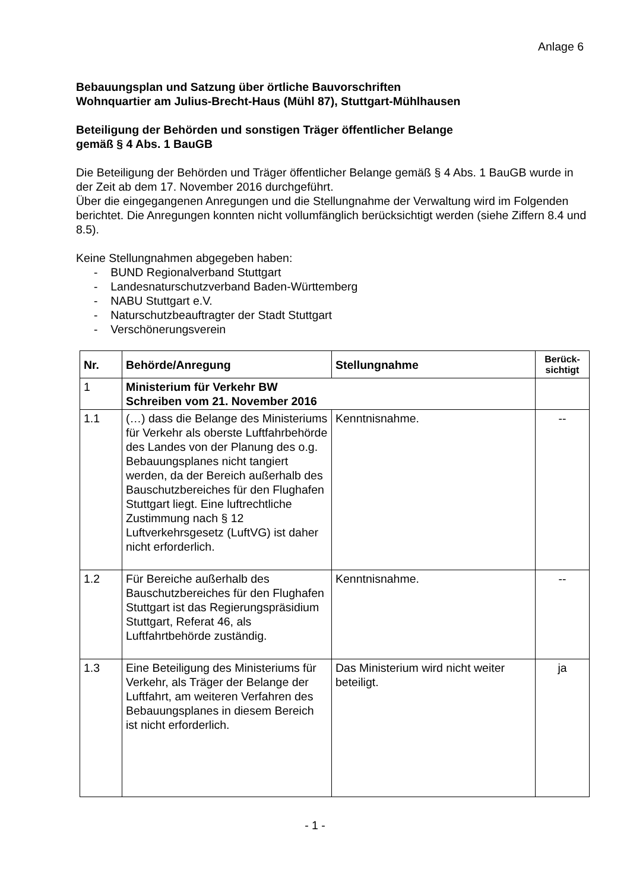Anlage 6
Bebauungsplan und Satzung über örtliche Bauvorschriften
Wohnquartier am Julius-Brecht-Haus (Mühl 87), Stuttgart-Mühlhausen
Beteiligung der Behörden und sonstigen Träger öffentlicher Belange
gemäß § 4 Abs. 1 BauGB
Die Beteiligung der Behörden und Träger öffentlicher Belange gemäß § 4 Abs. 1 BauGB wurde in der Zeit ab dem 17. November 2016 durchgeführt.
Über die eingegangenen Anregungen und die Stellungnahme der Verwaltung wird im Folgenden berichtet. Die Anregungen konnten nicht vollumfänglich berücksichtigt werden (siehe Ziffern 8.4 und 8.5).
Keine Stellungnahmen abgegeben haben:
- BUND Regionalverband Stuttgart
- Landesnaturschutzverband Baden-Württemberg
- NABU Stuttgart e.V.
- Naturschutzbeauftragter der Stadt Stuttgart
- Verschönerungsverein
| Nr. | Behörde/Anregung | Stellungnahme | Berück- sichtigt |
| --- | --- | --- | --- |
| 1 | Ministerium für Verkehr BW Schreiben vom 21. November 2016 | | |
| 1.1 | (…) dass die Belange des Ministeriums für Verkehr als oberste Luftfahrbehörde des Landes von der Planung des o.g. Bebauungsplanes nicht tangiert werden, da der Bereich außerhalb des Bauschutzbereiches für den Flughafen Stuttgart liegt. Eine luftrechtliche Zustimmung nach § 12 Luftverkehrsgesetz (LuftVG) ist daher nicht erforderlich. | Kenntnisnahme. | -- |
| 1.2 | Für Bereiche außerhalb des Bauschutzbereiches für den Flughafen Stuttgart ist das Regierungspräsidium Stuttgart, Referat 46, als Luftfahrtbehörde zuständig. | Kenntnisnahme. | -- |
| 1.3 | Eine Beteiligung des Ministeriums für Verkehr, als Träger der Belange der Luftfahrt, am weiteren Verfahren des Bebauungsplanes in diesem Bereich ist nicht erforderlich. | Das Ministerium wird nicht weiter beteiligt. | ja |
- 1 -